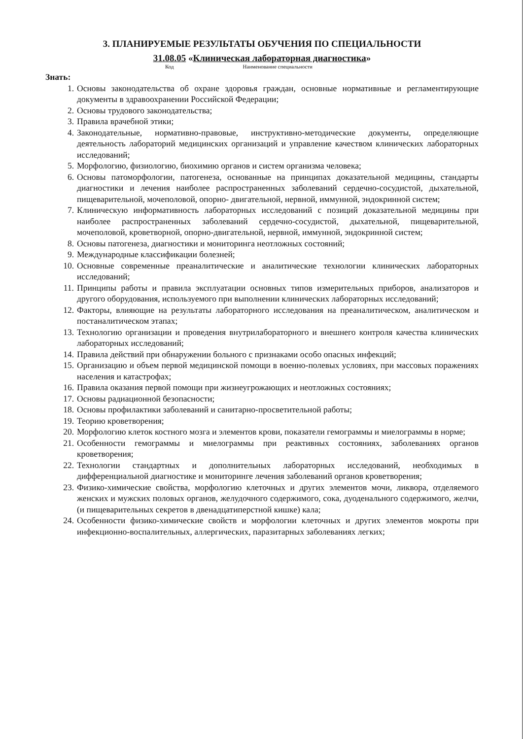3. ПЛАНИРУЕМЫЕ РЕЗУЛЬТАТЫ ОБУЧЕНИЯ ПО СПЕЦИАЛЬНОСТИ
31.08.05 «Клиническая лабораторная диагностика»
Код Наименование специальности
Знать:
1. Основы законодательства об охране здоровья граждан, основные нормативные и регламентирующие документы в здравоохранении Российской Федерации;
2. Основы трудового законодательства;
3. Правила врачебной этики;
4. Законодательные, нормативно-правовые, инструктивно-методические документы, определяющие деятельность лабораторий медицинских организаций и управление качеством клинических лабораторных исследований;
5. Морфологию, физиологию, биохимию органов и систем организма человека;
6. Основы патоморфологии, патогенеза, основанные на принципах доказательной медицины, стандарты диагностики и лечения наиболее распространенных заболеваний сердечно-сосудистой, дыхательной, пищеварительной, мочеполовой, опорно- двигательной, нервной, иммунной, эндокринной систем;
7. Клиническую информативность лабораторных исследований с позиций доказательной медицины при наиболее распространенных заболеваний сердечно-сосудистой, дыхательной, пищеварительной, мочеполовой, кроветворной, опорно-двигательной, нервной, иммунной, эндокринной систем;
8. Основы патогенеза, диагностики и мониторинга неотложных состояний;
9. Международные классификации болезней;
10. Основные современные преаналитические и аналитические технологии клинических лабораторных исследований;
11. Принципы работы и правила эксплуатации основных типов измерительных приборов, анализаторов и другого оборудования, используемого при выполнении клинических лабораторных исследований;
12. Факторы, влияющие на результаты лабораторного исследования на преаналитическом, аналитическом и постаналитическом этапах;
13. Технологию организации и проведения внутрилабораторного и внешнего контроля качества клинических лабораторных исследований;
14. Правила действий при обнаружении больного с признаками особо опасных инфекций;
15. Организацию и объем первой медицинской помощи в военно-полевых условиях, при массовых поражениях населения и катастрофах;
16. Правила оказания первой помощи при жизнеугрожающих и неотложных состояниях;
17. Основы радиационной безопасности;
18. Основы профилактики заболеваний и санитарно-просветительной работы;
19. Теорию кроветворения;
20. Морфологию клеток костного мозга и элементов крови, показатели гемограммы и миелограммы в норме;
21. Особенности гемограммы и миелограммы при реактивных состояниях, заболеваниях органов кроветворения;
22. Технологии стандартных и дополнительных лабораторных исследований, необходимых в дифференциальной диагностике и мониторинге лечения заболеваний органов кроветворения;
23. Физико-химические свойства, морфологию клеточных и других элементов мочи, ликвора, отделяемого женских и мужских половых органов, желудочного содержимого, сока, дуоденального содержимого, желчи, (и пищеварительных секретов в двенадцатиперстной кишке) кала;
24. Особенности физико-химические свойств и морфологии клеточных и других элементов мокроты при инфекционно-воспалительных, аллергических, паразитарных заболеваниях легких;